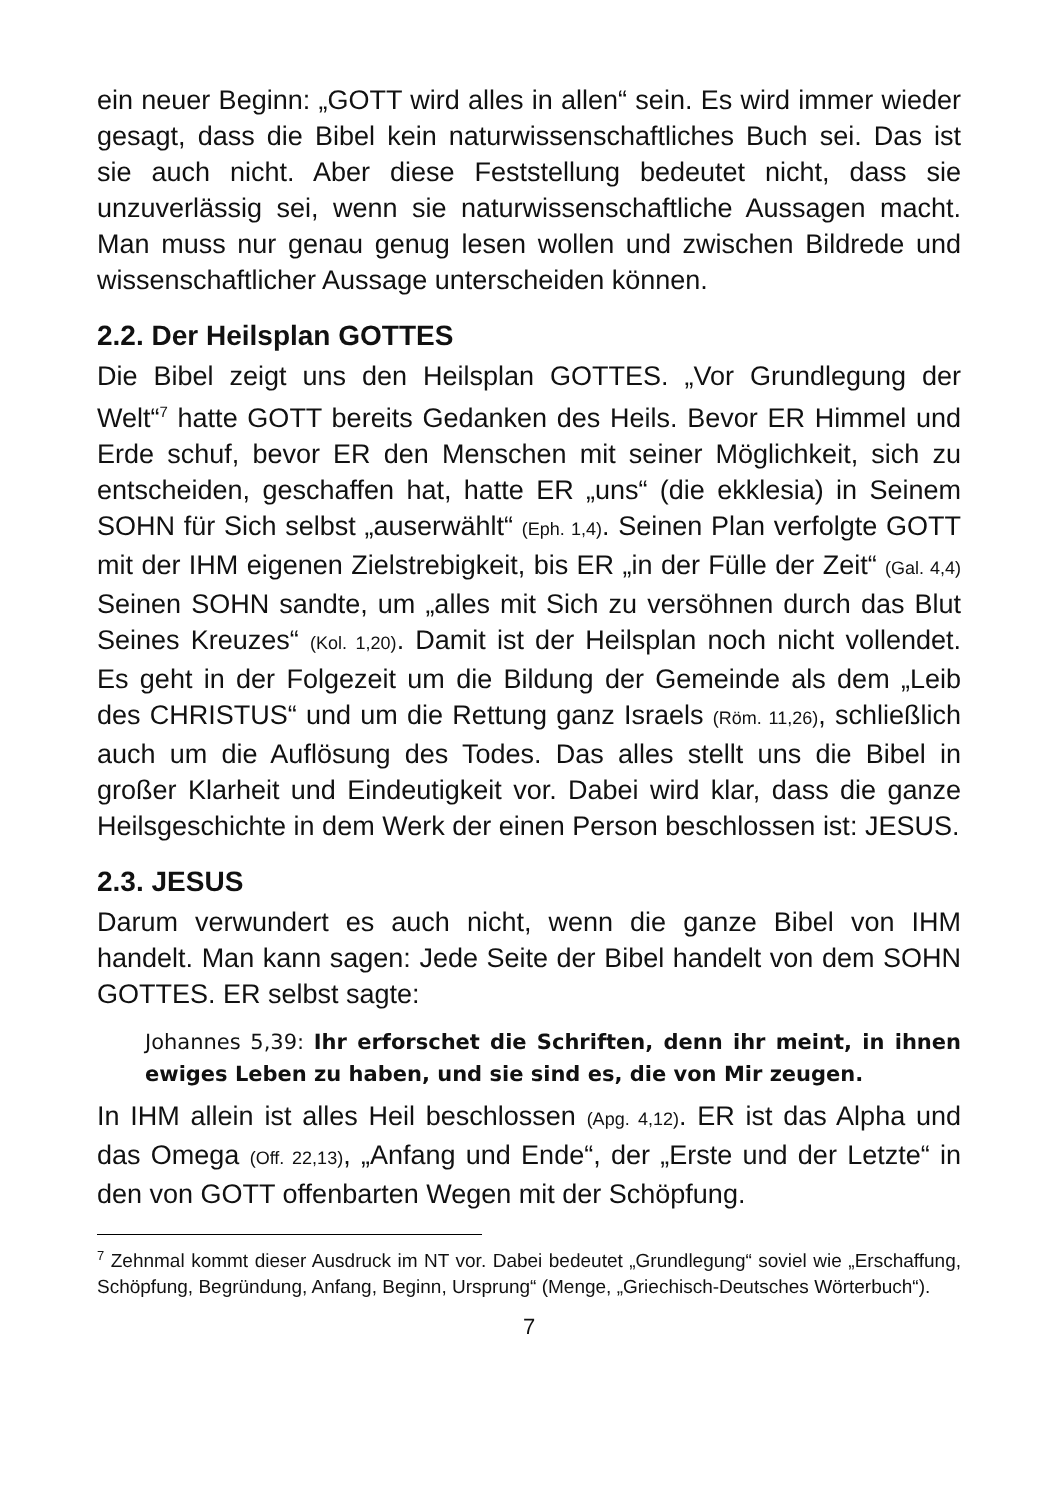ein neuer Beginn: „GOTT wird alles in allen“ sein. Es wird immer wieder gesagt, dass die Bibel kein naturwissenschaftliches Buch sei. Das ist sie auch nicht. Aber diese Feststellung bedeutet nicht, dass sie unzuverlässig sei, wenn sie naturwissenschaftliche Aussagen macht. Man muss nur genau genug lesen wollen und zwischen Bildrede und wissenschaftlicher Aussage unterscheiden können.
2.2. Der Heilsplan GOTTES
Die Bibel zeigt uns den Heilsplan GOTTES. „Vor Grundlegung der Welt“<sup>7</sup> hatte GOTT bereits Gedanken des Heils. Bevor ER Himmel und Erde schuf, bevor ER den Menschen mit seiner Möglichkeit, sich zu entscheiden, geschaffen hat, hatte ER „uns“ (die ekklesia) in Seinem SOHN für Sich selbst „auserwählt“ (Eph. 1,4). Seinen Plan verfolgte GOTT mit der IHM eigenen Zielstrebigkeit, bis ER „in der Fülle der Zeit“ (Gal. 4,4) Seinen SOHN sandte, um „alles mit Sich zu versöhnen durch das Blut Seines Kreuzes“ (Kol. 1,20). Damit ist der Heilsplan noch nicht vollendet. Es geht in der Folgezeit um die Bildung der Gemeinde als dem „Leib des CHRISTUS“ und um die Rettung ganz Israels (Röm. 11,26), schließlich auch um die Auflösung des Todes. Das alles stellt uns die Bibel in großer Klarheit und Eindeutigkeit vor. Dabei wird klar, dass die ganze Heilsgeschichte in dem Werk der einen Person beschlossen ist: JESUS.
2.3. JESUS
Darum verwundert es auch nicht, wenn die ganze Bibel von IHM handelt. Man kann sagen: Jede Seite der Bibel handelt von dem SOHN GOTTES. ER selbst sagte:
Johannes 5,39: Ihr erforschet die Schriften, denn ihr meint, in ihnen ewiges Leben zu haben, und sie sind es, die von Mir zeugen.
In IHM allein ist alles Heil beschlossen (Apg. 4,12). ER ist das Alpha und das Omega (Off. 22,13), „Anfang und Ende“, der „Erste und der Letzte“ in den von GOTT offenbarten Wegen mit der Schöpfung.
<sup>7</sup> Zehnmal kommt dieser Ausdruck im NT vor. Dabei bedeutet „Grundlegung“ soviel wie „Erschaffung, Schöpfung, Begründung, Anfang, Beginn, Ursprung“ (Menge, „Griechisch-Deutsches Wörterbuch“).
7